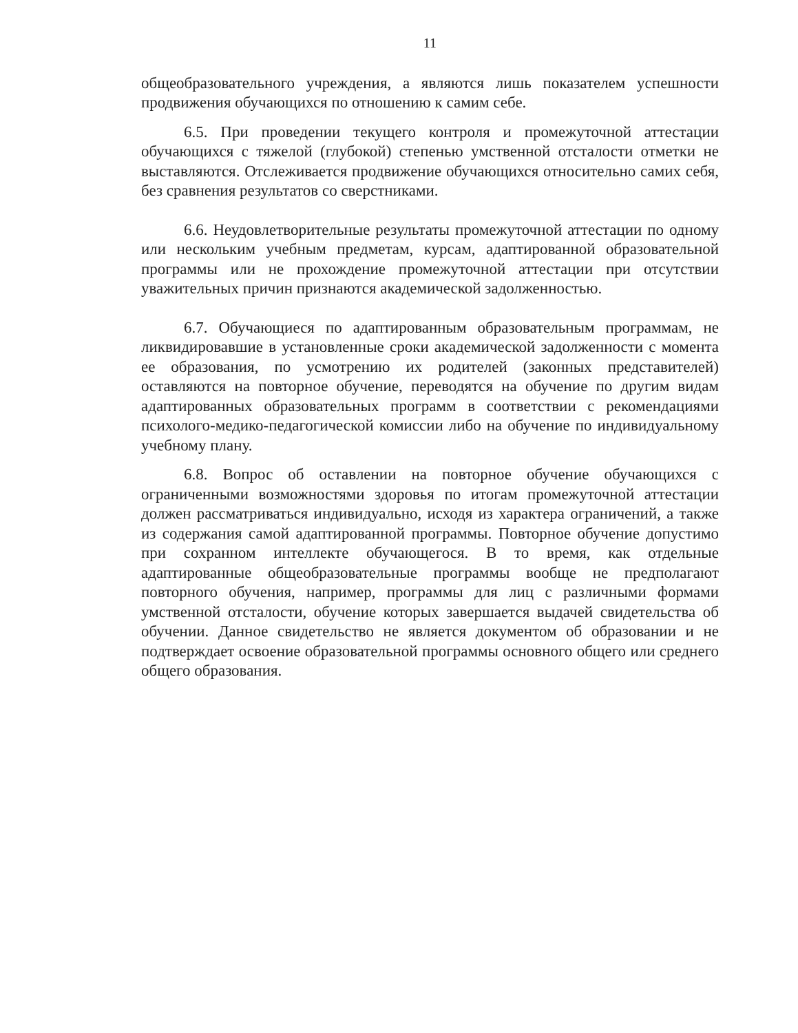11
общеобразовательного учреждения, а являются лишь показателем успешности продвижения обучающихся по отношению к самим себе.
6.5. При проведении текущего контроля и промежуточной аттестации обучающихся с тяжелой (глубокой) степенью умственной отсталости отметки не выставляются. Отслеживается продвижение обучающихся относительно самих себя, без сравнения результатов со сверстниками.
6.6. Неудовлетворительные результаты промежуточной аттестации по одному или нескольким учебным предметам, курсам, адаптированной образовательной программы или не прохождение промежуточной аттестации при отсутствии уважительных причин признаются академической задолженностью.
6.7. Обучающиеся по адаптированным образовательным программам, не ликвидировавшие в установленные сроки академической задолженности с момента ее образования, по усмотрению их родителей (законных представителей) оставляются на повторное обучение, переводятся на обучение по другим видам адаптированных образовательных программ в соответствии с рекомендациями психолого-медико-педагогической комиссии либо на обучение по индивидуальному учебному плану.
6.8. Вопрос об оставлении на повторное обучение обучающихся с ограниченными возможностями здоровья по итогам промежуточной аттестации должен рассматриваться индивидуально, исходя из характера ограничений, а также из содержания самой адаптированной программы. Повторное обучение допустимо при сохранном интеллекте обучающегося. В то время, как отдельные адаптированные общеобразовательные программы вообще не предполагают повторного обучения, например, программы для лиц с различными формами умственной отсталости, обучение которых завершается выдачей свидетельства об обучении. Данное свидетельство не является документом об образовании и не подтверждает освоение образовательной программы основного общего или среднего общего образования.